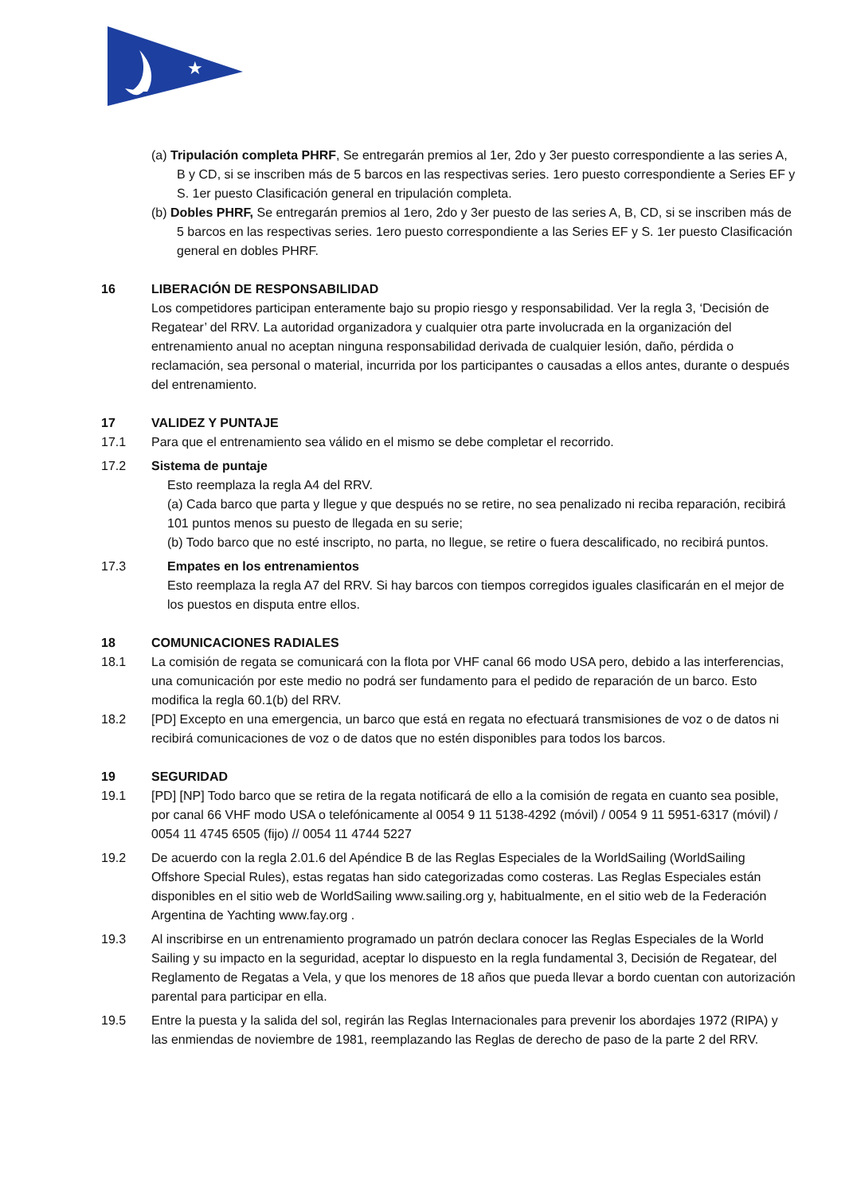★
(a) Tripulación completa PHRF, Se entregarán premios al 1er, 2do y 3er puesto correspondiente a las series A, B y CD, si se inscriben más de 5 barcos en las respectivas series. 1ero puesto correspondiente a Series EF y S. 1er puesto Clasificación general en tripulación completa.
(b) Dobles PHRF, Se entregarán premios al 1ero, 2do y 3er puesto de las series A, B, CD, si se inscriben más de 5 barcos en las respectivas series. 1ero puesto correspondiente a las Series EF y S. 1er puesto Clasificación general en dobles PHRF.
16 LIBERACIÓN DE RESPONSABILIDAD
Los competidores participan enteramente bajo su propio riesgo y responsabilidad. Ver la regla 3, ‘Decisión de Regatear’ del RRV. La autoridad organizadora y cualquier otra parte involucrada en la organización del entrenamiento anual no aceptan ninguna responsabilidad derivada de cualquier lesión, daño, pérdida o reclamación, sea personal o material, incurrida por los participantes o causadas a ellos antes, durante o después del entrenamiento.
17 VALIDEZ Y PUNTAJE
17.1 Para que el entrenamiento sea válido en el mismo se debe completar el recorrido.
17.2 Sistema de puntaje
Esto reemplaza la regla A4 del RRV.
(a) Cada barco que parta y llegue y que después no se retire, no sea penalizado ni reciba reparación, recibirá 101 puntos menos su puesto de llegada en su serie;
(b) Todo barco que no esté inscripto, no parta, no llegue, se retire o fuera descalificado, no recibirá puntos.
17.3 Empates en los entrenamientos
Esto reemplaza la regla A7 del RRV. Si hay barcos con tiempos corregidos iguales clasificarán en el mejor de los puestos en disputa entre ellos.
18 COMUNICACIONES RADIALES
18.1 La comisión de regata se comunicará con la flota por VHF canal 66 modo USA pero, debido a las interferencias, una comunicación por este medio no podrá ser fundamento para el pedido de reparación de un barco. Esto modifica la regla 60.1(b) del RRV.
18.2 [PD] Excepto en una emergencia, un barco que está en regata no efectuará transmisiones de voz o de datos ni recibirá comunicaciones de voz o de datos que no estén disponibles para todos los barcos.
19 SEGURIDAD
19.1 [PD] [NP] Todo barco que se retira de la regata notificará de ello a la comisión de regata en cuanto sea posible, por canal 66 VHF modo USA o telefónicamente al 0054 9 11 5138-4292 (móvil) / 0054 9 11 5951-6317 (móvil) / 0054 11 4745 6505 (fijo) // 0054 11 4744 5227
19.2 De acuerdo con la regla 2.01.6 del Apéndice B de las Reglas Especiales de la WorldSailing (WorldSailing Offshore Special Rules), estas regatas han sido categorizadas como costeras. Las Reglas Especiales están disponibles en el sitio web de WorldSailing www.sailing.org y, habitualmente, en el sitio web de la Federación Argentina de Yachting www.fay.org .
19.3 Al inscribirse en un entrenamiento programado un patrón declara conocer las Reglas Especiales de la World Sailing y su impacto en la seguridad, aceptar lo dispuesto en la regla fundamental 3, Decisión de Regatear, del Reglamento de Regatas a Vela, y que los menores de 18 años que pueda llevar a bordo cuentan con autorización parental para participar en ella.
19.5 Entre la puesta y la salida del sol, regirán las Reglas Internacionales para prevenir los abordajes 1972 (RIPA) y las enmiendas de noviembre de 1981, reemplazando las Reglas de derecho de paso de la parte 2 del RRV.